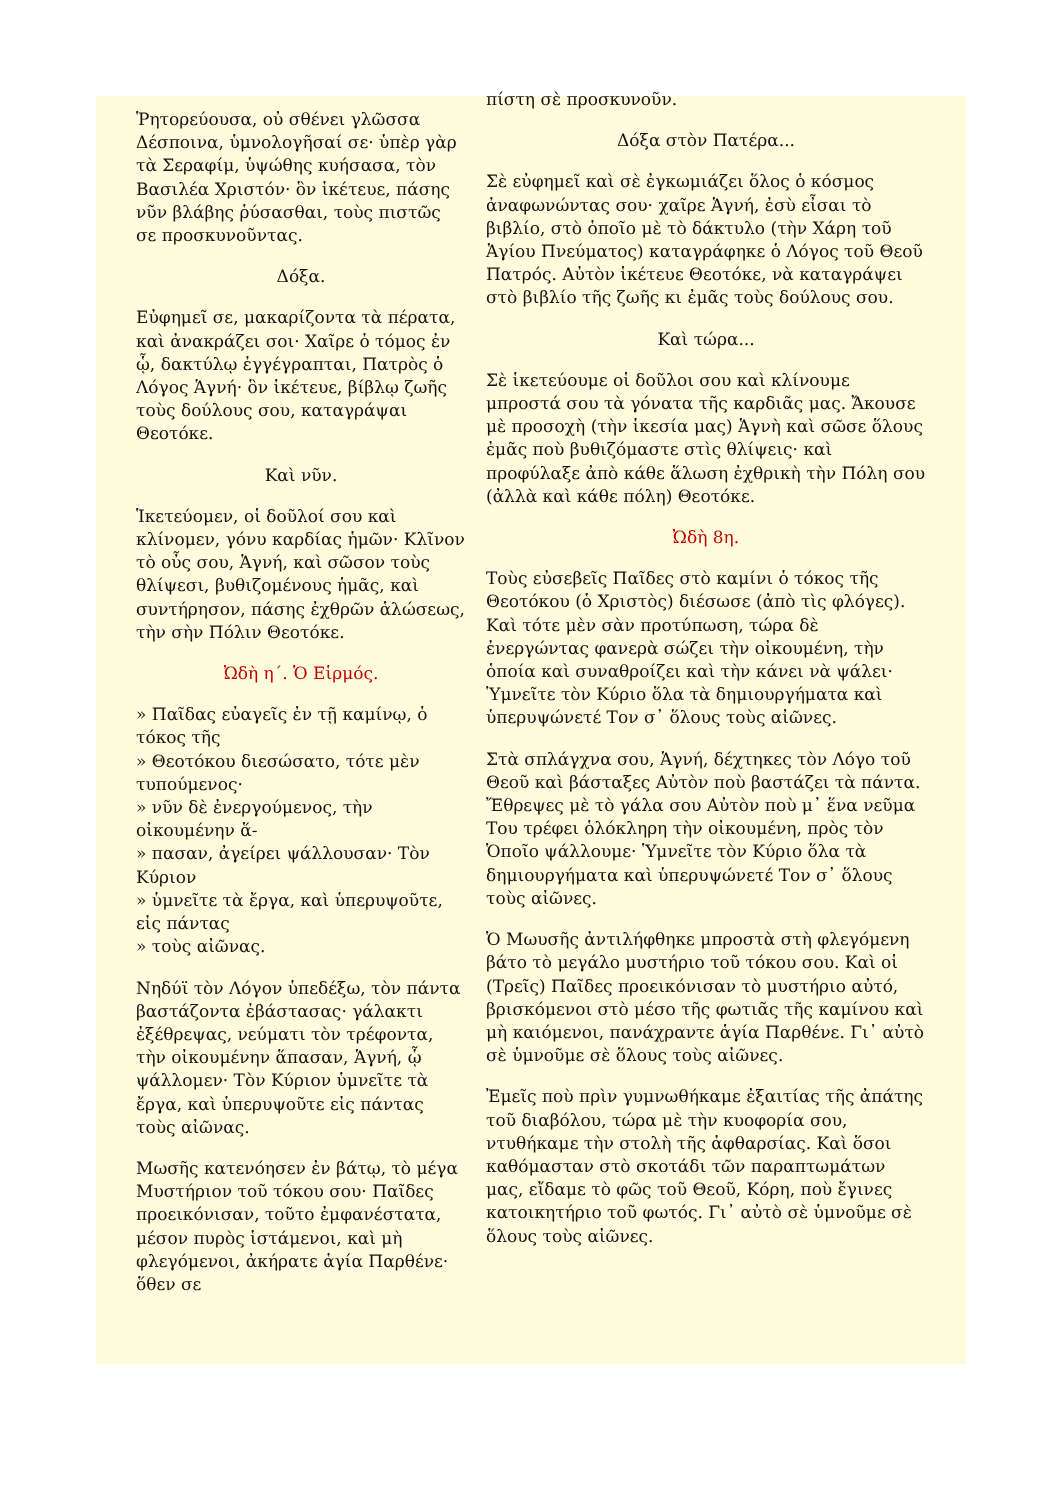Ῥητορεύουσα, οὐ σθένει γλῶσσα Δέσποινα, ὑμνολογῆσαί σε· ὑπὲρ γὰρ τὰ Σεραφίμ, ὑψώθης κυήσασα, τὸν Βασιλέα Χριστόν· ὃν ἱκέτευε, πάσης νῦν βλάβης ῥύσασθαι, τοὺς πιστῶς σε προσκυνοῦντας.
Δόξα.
Εὐφημεῖ σε, μακαρίζοντα τὰ πέρατα, καὶ ἀνακράζει σοι· Χαῖρε ὁ τόμος ἐν ᾧ, δακτύλῳ ἐγγέγραπται, Πατρὸς ὁ Λόγος Ἁγνή· ὃν ἱκέτευε, βίβλῳ ζωῆς τοὺς δούλους σου, καταγράψαι Θεοτόκε.
Καὶ νῦν.
Ἱκετεύομεν, οἱ δοῦλοί σου καὶ κλίνομεν, γόνυ καρδίας ἡμῶν· Κλῖνον τὸ οὖς σου, Ἁγνή, καὶ σῶσον τοὺς θλίψεσι, βυθιζομένους ἡμᾶς, καὶ συντήρησον, πάσης ἐχθρῶν ἁλώσεως, τὴν σὴν Πόλιν Θεοτόκε.
Ὠδὴ η΄. Ὁ Εἱρμός.
» Παῖδας εὐαγεῖς ἐν τῇ καμίνῳ, ὁ τόκος τῆς
» Θεοτόκου διεσώσατο, τότε μὲν τυπούμενος·
» νῦν δὲ ἐνεργούμενος, τὴν οἰκουμένην ἅ-
» πασαν, ἀγείρει ψάλλουσαν· Τὸν Κύριον
» ὑμνεῖτε τὰ ἔργα, καὶ ὑπερυψοῦτε, εἰς πάντας
» τοὺς αἰῶνας.
Νηδύϊ τὸν Λόγον ὑπεδέξω, τὸν πάντα βαστάζοντα ἐβάστασας· γάλακτι ἐξέθρεψας, νεύματι τὸν τρέφοντα, τὴν οἰκουμένην ἅπασαν, Ἁγνή, ᾧ ψάλλομεν· Τὸν Κύριον ὑμνεῖτε τὰ ἔργα, καὶ ὑπερυψοῦτε εἰς πάντας τοὺς αἰῶνας.
Μωσῆς κατενόησεν ἐν βάτῳ, τὸ μέγα Μυστήριον τοῦ τόκου σου· Παῖδες προεικόνισαν, τοῦτο ἐμφανέστατα, μέσον πυρὸς ἱστάμενοι, καὶ μὴ φλεγόμενοι, ἀκήρατε ἁγία Παρθένε· ὅθεν σε
πίστη σὲ προσκυνοῦν.
Δόξα στὸν Πατέρα...
Σὲ εὐφημεῖ καὶ σὲ ἐγκωμιάζει ὅλος ὁ κόσμος ἀναφωνώντας σου· χαῖρε Ἁγνή, ἐσὺ εἶσαι τὸ βιβλίο, στὸ ὁποῖο μὲ τὸ δάκτυλο (τὴν Χάρη τοῦ Ἁγίου Πνεύματος) καταγράφηκε ὁ Λόγος τοῦ Θεοῦ Πατρός. Αὐτὸν ἱκέτευε Θεοτόκε, νὰ καταγράψει στὸ βιβλίο τῆς ζωῆς κι ἐμᾶς τοὺς δούλους σου.
Καὶ τώρα...
Σὲ ἱκετεύουμε οἱ δοῦλοι σου καὶ κλίνουμε μπροστά σου τὰ γόνατα τῆς καρδιᾶς μας. Ἄκουσε μὲ προσοχὴ (τὴν ἱκεσία μας) Ἁγνὴ καὶ σῶσε ὅλους ἐμᾶς ποὺ βυθιζόμαστε στὶς θλίψεις· καὶ προφύλαξε ἀπὸ κάθε ἅλωση ἐχθρικὴ τὴν Πόλη σου (ἀλλὰ καὶ κάθε πόλη) Θεοτόκε.
Ὠδὴ 8η.
Τοὺς εὐσεβεῖς Παῖδες στὸ καμίνι ὁ τόκος τῆς Θεοτόκου (ὁ Χριστὸς) διέσωσε (ἀπὸ τὶς φλόγες). Καὶ τότε μὲν σὰν προτύπωση, τώρα δὲ ἐνεργώντας φανερὰ σώζει τὴν οἰκουμένη, τὴν ὁποία καὶ συναθροίζει καὶ τὴν κάνει νὰ ψάλει· Ὑμνεῖτε τὸν Κύριο ὅλα τὰ δημιουργήματα καὶ ὑπερυψώνετέ Τον σ᾽ ὅλους τοὺς αἰῶνες.
Στὰ σπλάγχνα σου, Ἁγνή, δέχτηκες τὸν Λόγο τοῦ Θεοῦ καὶ βάσταξες Αὐτὸν ποὺ βαστάζει τὰ πάντα. Ἔθρεψες μὲ τὸ γάλα σου Αὐτὸν ποὺ μ᾽ ἕνα νεῦμα Του τρέφει ὁλόκληρη τὴν οἰκουμένη, πρὸς τὸν Ὁποῖο ψάλλουμε· Ὑμνεῖτε τὸν Κύριο ὅλα τὰ δημιουργήματα καὶ ὑπερυψώνετέ Τον σ᾽ ὅλους τοὺς αἰῶνες.
Ὁ Μωυσῆς ἀντιλήφθηκε μπροστὰ στὴ φλεγόμενη βάτο τὸ μεγάλο μυστήριο τοῦ τόκου σου. Καὶ οἱ (Τρεῖς) Παῖδες προεικόνισαν τὸ μυστήριο αὐτό, βρισκόμενοι στὸ μέσο τῆς φωτιᾶς τῆς καμίνου καὶ μὴ καιόμενοι, πανάχραντε ἁγία Παρθένε. Γι᾽ αὐτὸ σὲ ὑμνοῦμε σὲ ὅλους τοὺς αἰῶνες.
Ἐμεῖς ποὺ πρὶν γυμνωθήκαμε ἐξαιτίας τῆς ἀπάτης τοῦ διαβόλου, τώρα μὲ τὴν κυοφορία σου, ντυθήκαμε τὴν στολὴ τῆς ἀφθαρσίας. Καὶ ὅσοι καθόμασταν στὸ σκοτάδι τῶν παραπτωμάτων μας, εἴδαμε τὸ φῶς τοῦ Θεοῦ, Κόρη, ποὺ ἔγινες κατοικητήριο τοῦ φωτός. Γι᾽ αὐτὸ σὲ ὑμνοῦμε σὲ ὅλους τοὺς αἰῶνες.